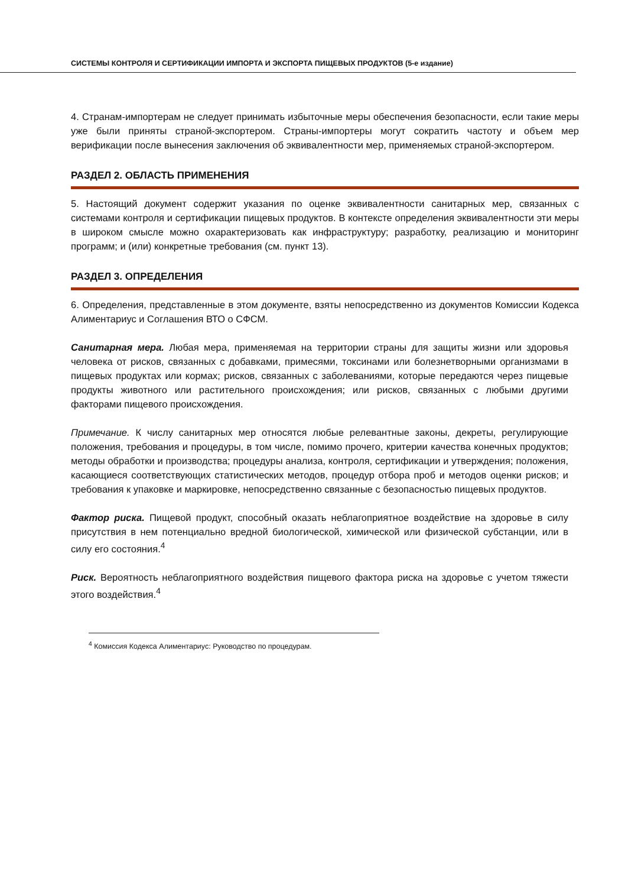СИСТЕМЫ КОНТРОЛЯ И СЕРТИФИКАЦИИ ИМПОРТА И ЭКСПОРТА ПИЩЕВЫХ ПРОДУКТОВ (5-е издание)
4. Странам-импортерам не следует принимать избыточные меры обеспечения безопасности, если такие меры уже были приняты страной-экспортером. Страны-импортеры могут сократить частоту и объем мер верификации после вынесения заключения об эквивалентности мер, применяемых страной-экспортером.
РАЗДЕЛ 2. ОБЛАСТЬ ПРИМЕНЕНИЯ
5. Настоящий документ содержит указания по оценке эквивалентности санитарных мер, связанных с системами контроля и сертификации пищевых продуктов. В контексте определения эквивалентности эти меры в широком смысле можно охарактеризовать как инфраструктуру; разработку, реализацию и мониторинг программ; и (или) конкретные требования (см. пункт 13).
РАЗДЕЛ 3. ОПРЕДЕЛЕНИЯ
6. Определения, представленные в этом документе, взяты непосредственно из документов Комиссии Кодекса Алиментариус и Соглашения ВТО о СФСМ.
Санитарная мера. Любая мера, применяемая на территории страны для защиты жизни или здоровья человека от рисков, связанных с добавками, примесями, токсинами или болезнетворными организмами в пищевых продуктах или кормах; рисков, связанных с заболеваниями, которые передаются через пищевые продукты животного или растительного происхождения; или рисков, связанных с любыми другими факторами пищевого происхождения.
Примечание. К числу санитарных мер относятся любые релевантные законы, декреты, регулирующие положения, требования и процедуры, в том числе, помимо прочего, критерии качества конечных продуктов; методы обработки и производства; процедуры анализа, контроля, сертификации и утверждения; положения, касающиеся соответствующих статистических методов, процедур отбора проб и методов оценки рисков; и требования к упаковке и маркировке, непосредственно связанные с безопасностью пищевых продуктов.
Фактор риска. Пищевой продукт, способный оказать неблагоприятное воздействие на здоровье в силу присутствия в нем потенциально вредной биологической, химической или физической субстанции, или в силу его состояния.<sup>4</sup>
Риск. Вероятность неблагоприятного воздействия пищевого фактора риска на здоровье с учетом тяжести этого воздействия.<sup>4</sup>
<sup>4</sup> Комиссия Кодекса Алиментариус: Руководство по процедурам.